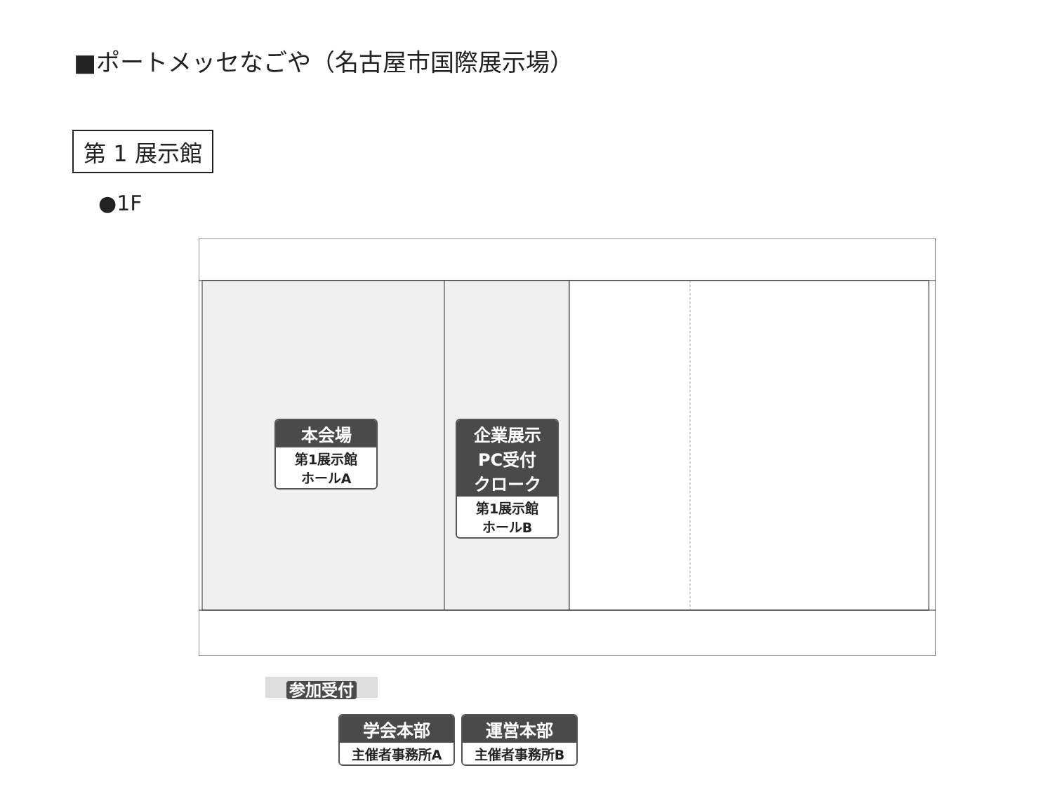■ポートメッセなごや（名古屋市国際展示場）
第 1 展示館
●1F
本会場
第1展示館
ホールA
企業展示
PC受付
クローク
第1展示館
ホールB
参加受付
学会本部
主催者事務所A
運営本部
主催者事務所B